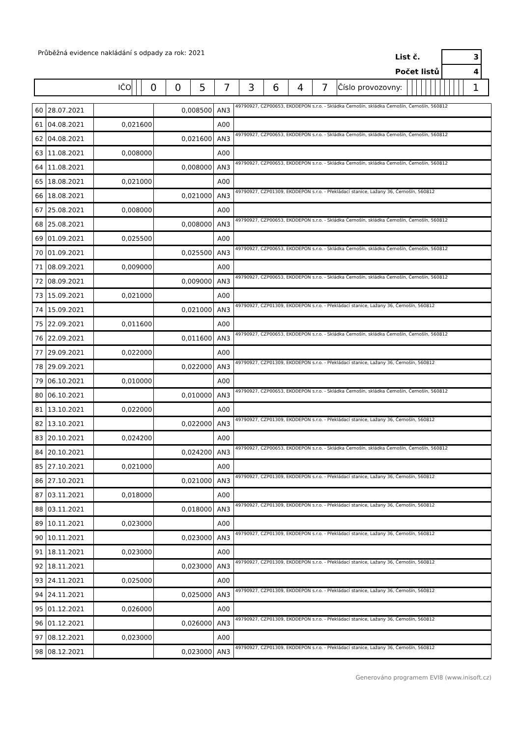Průběžná evidence nakládání s odpady za rok: 2021
| List č. | 3 |
| Počet listů | 4 |
| IČO | | | 0 | 0 | 5 | 7 | 3 | 6 | 4 | 7 | Číslo provozovny: | | | | | | | | | | | | | 1 |
| 60 | 28.07.2021 | | 0,008500 | AN3 | 49790927, CZP00653, EKODEPON s.r.o. - Skládka Černošín, skládka Černošín, Černošín, 560812 |
| 61 | 04.08.2021 | 0,021600 | | A00 | |
| 62 | 04.08.2021 | | 0,021600 | AN3 | 49790927, CZP00653, EKODEPON s.r.o. - Skládka Černošín, skládka Černošín, Černošín, 560812 |
| 63 | 11.08.2021 | 0,008000 | | A00 | |
| 64 | 11.08.2021 | | 0,008000 | AN3 | 49790927, CZP00653, EKODEPON s.r.o. - Skládka Černošín, skládka Černošín, Černošín, 560812 |
| 65 | 18.08.2021 | 0,021000 | | A00 | |
| 66 | 18.08.2021 | | 0,021000 | AN3 | 49790927, CZP01309, EKODEPON s.r.o. - Překládací stanice, Lažany 36, Černošín, 560812 |
| 67 | 25.08.2021 | 0,008000 | | A00 | |
| 68 | 25.08.2021 | | 0,008000 | AN3 | 49790927, CZP00653, EKODEPON s.r.o. - Skládka Černošín, skládka Černošín, Černošín, 560812 |
| 69 | 01.09.2021 | 0,025500 | | A00 | |
| 70 | 01.09.2021 | | 0,025500 | AN3 | 49790927, CZP00653, EKODEPON s.r.o. - Skládka Černošín, skládka Černošín, Černošín, 560812 |
| 71 | 08.09.2021 | 0,009000 | | A00 | |
| 72 | 08.09.2021 | | 0,009000 | AN3 | 49790927, CZP00653, EKODEPON s.r.o. - Skládka Černošín, skládka Černošín, Černošín, 560812 |
| 73 | 15.09.2021 | 0,021000 | | A00 | |
| 74 | 15.09.2021 | | 0,021000 | AN3 | 49790927, CZP01309, EKODEPON s.r.o. - Překládací stanice, Lažany 36, Černošín, 560812 |
| 75 | 22.09.2021 | 0,011600 | | A00 | |
| 76 | 22.09.2021 | | 0,011600 | AN3 | 49790927, CZP00653, EKODEPON s.r.o. - Skládka Černošín, skládka Černošín, Černošín, 560812 |
| 77 | 29.09.2021 | 0,022000 | | A00 | |
| 78 | 29.09.2021 | | 0,022000 | AN3 | 49790927, CZP01309, EKODEPON s.r.o. - Překládací stanice, Lažany 36, Černošín, 560812 |
| 79 | 06.10.2021 | 0,010000 | | A00 | |
| 80 | 06.10.2021 | | 0,010000 | AN3 | 49790927, CZP00653, EKODEPON s.r.o. - Skládka Černošín, skládka Černošín, Černošín, 560812 |
| 81 | 13.10.2021 | 0,022000 | | A00 | |
| 82 | 13.10.2021 | | 0,022000 | AN3 | 49790927, CZP01309, EKODEPON s.r.o. - Překládací stanice, Lažany 36, Černošín, 560812 |
| 83 | 20.10.2021 | 0,024200 | | A00 | |
| 84 | 20.10.2021 | | 0,024200 | AN3 | 49790927, CZP00653, EKODEPON s.r.o. - Skládka Černošín, skládka Černošín, Černošín, 560812 |
| 85 | 27.10.2021 | 0,021000 | | A00 | |
| 86 | 27.10.2021 | | 0,021000 | AN3 | 49790927, CZP01309, EKODEPON s.r.o. - Překládací stanice, Lažany 36, Černošín, 560812 |
| 87 | 03.11.2021 | 0,018000 | | A00 | |
| 88 | 03.11.2021 | | 0,018000 | AN3 | 49790927, CZP01309, EKODEPON s.r.o. - Překládací stanice, Lažany 36, Černošín, 560812 |
| 89 | 10.11.2021 | 0,023000 | | A00 | |
| 90 | 10.11.2021 | | 0,023000 | AN3 | 49790927, CZP01309, EKODEPON s.r.o. - Překládací stanice, Lažany 36, Černošín, 560812 |
| 91 | 18.11.2021 | 0,023000 | | A00 | |
| 92 | 18.11.2021 | | 0,023000 | AN3 | 49790927, CZP01309, EKODEPON s.r.o. - Překládací stanice, Lažany 36, Černošín, 560812 |
| 93 | 24.11.2021 | 0,025000 | | A00 | |
| 94 | 24.11.2021 | | 0,025000 | AN3 | 49790927, CZP01309, EKODEPON s.r.o. - Překládací stanice, Lažany 36, Černošín, 560812 |
| 95 | 01.12.2021 | 0,026000 | | A00 | |
| 96 | 01.12.2021 | | 0,026000 | AN3 | 49790927, CZP01309, EKODEPON s.r.o. - Překládací stanice, Lažany 36, Černošín, 560812 |
| 97 | 08.12.2021 | 0,023000 | | A00 | |
| 98 | 08.12.2021 | | 0,023000 | AN3 | 49790927, CZP01309, EKODEPON s.r.o. - Překládací stanice, Lažany 36, Černošín, 560812 |
Generováno programem EVI8 (www.inisoft.cz)